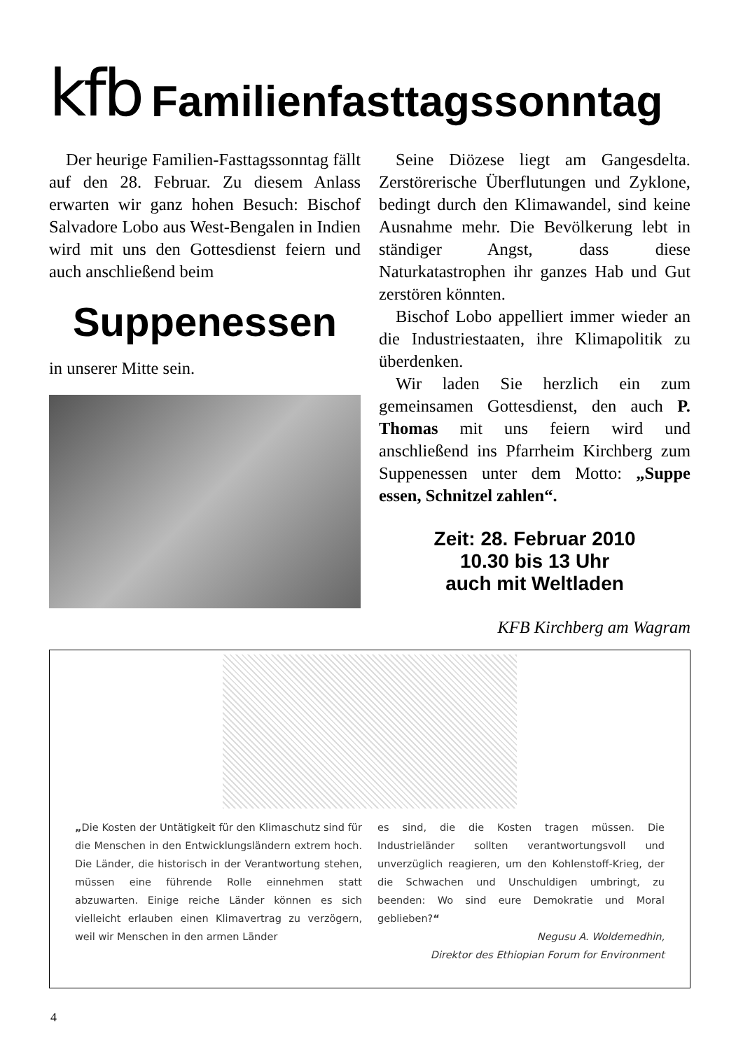kfb Familienfasttagssonntag
Der heurige Familien-Fasttagssonntag fällt auf den 28. Februar. Zu diesem Anlass erwarten wir ganz hohen Besuch: Bischof Salvadore Lobo aus West-Bengalen in Indien wird mit uns den Gottesdienst feiern und auch anschließend beim
Suppenessen
in unserer Mitte sein.
Seine Diözese liegt am Gangesdelta. Zerstörerische Überflutungen und Zyklone, bedingt durch den Klimawandel, sind keine Ausnahme mehr. Die Bevölkerung lebt in ständiger Angst, dass diese Naturkatastrophen ihr ganzes Hab und Gut zerstören könnten.
Bischof Lobo appelliert immer wieder an die Industriestaaten, ihre Klimapolitik zu überdenken.
Wir laden Sie herzlich ein zum gemeinsamen Gottesdienst, den auch P. Thomas mit uns feiern wird und anschließend ins Pfarrheim Kirchberg zum Suppenessen unter dem Motto: „Suppe essen, Schnitzel zahlen“.
Zeit: 28. Februar 2010
10.30 bis 13 Uhr
auch mit Weltladen
KFB Kirchberg am Wagram
„Die Kosten der Untätigkeit für den Klimaschutz sind für die Menschen in den Entwicklungsländern extrem hoch. Die Länder, die historisch in der Verantwortung stehen, müssen eine führende Rolle einnehmen statt abzuwarten. Einige reiche Länder können es sich vielleicht erlauben einen Klimavertrag zu verzögern, weil wir Menschen in den armen Länder
es sind, die die Kosten tragen müssen. Die Industrieländer sollten verantwortungsvoll und unverzüglich reagieren, um den Kohlenstoff-Krieg, der die Schwachen und Unschuldigen umbringt, zu beenden: Wo sind eure Demokratie und Moral geblieben?“
Negusu A. Woldemedhin,
Direktor des Ethiopian Forum for Environment
4